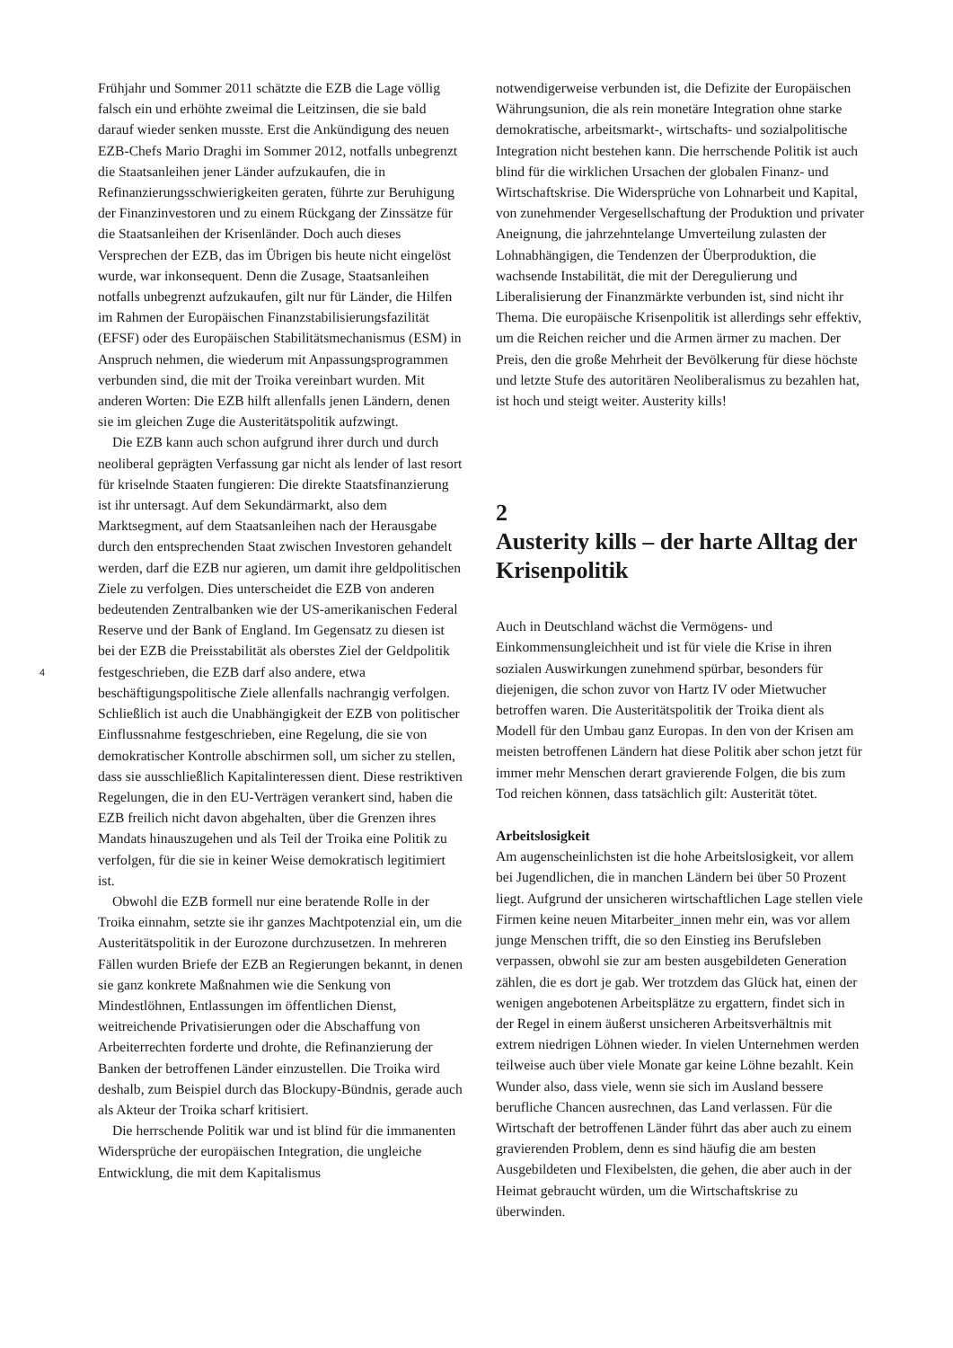Frühjahr und Sommer 2011 schätzte die EZB die Lage völlig falsch ein und erhöhte zweimal die Leitzinsen, die sie bald darauf wieder senken musste. Erst die Ankündigung des neuen EZB-Chefs Mario Draghi im Sommer 2012, notfalls unbegrenzt die Staatsanleihen jener Länder aufzukaufen, die in Refinanzierungsschwierigkeiten geraten, führte zur Beruhigung der Finanzinvestoren und zu einem Rückgang der Zinssätze für die Staatsanleihen der Krisenländer. Doch auch dieses Versprechen der EZB, das im Übrigen bis heute nicht eingelöst wurde, war inkonsequent. Denn die Zusage, Staatsanleihen notfalls unbegrenzt aufzukaufen, gilt nur für Länder, die Hilfen im Rahmen der Europäischen Finanzstabilisierungsfazilität (EFSF) oder des Europäischen Stabilitätsmechanismus (ESM) in Anspruch nehmen, die wiederum mit Anpassungsprogrammen verbunden sind, die mit der Troika vereinbart wurden. Mit anderen Worten: Die EZB hilft allenfalls jenen Ländern, denen sie im gleichen Zuge die Austeritätspolitik aufzwingt.
Die EZB kann auch schon aufgrund ihrer durch und durch neoliberal geprägten Verfassung gar nicht als lender of last resort für kriselnde Staaten fungieren: Die direkte Staatsfinanzierung ist ihr untersagt. Auf dem Sekundärmarkt, also dem Marktsegment, auf dem Staatsanleihen nach der Herausgabe durch den entsprechenden Staat zwischen Investoren gehandelt werden, darf die EZB nur agieren, um damit ihre geldpolitischen Ziele zu verfolgen. Dies unterscheidet die EZB von anderen bedeutenden Zentralbanken wie der US-amerikanischen Federal Reserve und der Bank of England. Im Gegensatz zu diesen ist bei der EZB die Preisstabilität als oberstes Ziel der Geldpolitik festgeschrieben, die EZB darf also andere, etwa beschäftigungspolitische Ziele allenfalls nachrangig verfolgen. Schließlich ist auch die Unabhängigkeit der EZB von politischer Einflussnahme festgeschrieben, eine Regelung, die sie von demokratischer Kontrolle abschirmen soll, um sicher zu stellen, dass sie ausschließlich Kapitalinteressen dient. Diese restriktiven Regelungen, die in den EU-Verträgen verankert sind, haben die EZB freilich nicht davon abgehalten, über die Grenzen ihres Mandats hinauszugehen und als Teil der Troika eine Politik zu verfolgen, für die sie in keiner Weise demokratisch legitimiert ist.
Obwohl die EZB formell nur eine beratende Rolle in der Troika einnahm, setzte sie ihr ganzes Machtpotenzial ein, um die Austeritätspolitik in der Eurozone durchzusetzen. In mehreren Fällen wurden Briefe der EZB an Regierungen bekannt, in denen sie ganz konkrete Maßnahmen wie die Senkung von Mindestlöhnen, Entlassungen im öffentlichen Dienst, weitreichende Privatisierungen oder die Abschaffung von Arbeiterrechten forderte und drohte, die Refinanzierung der Banken der betroffenen Länder einzustellen. Die Troika wird deshalb, zum Beispiel durch das Blockupy-Bündnis, gerade auch als Akteur der Troika scharf kritisiert.
Die herrschende Politik war und ist blind für die immanenten Widersprüche der europäischen Integration, die ungleiche Entwicklung, die mit dem Kapitalismus
notwendigerweise verbunden ist, die Defizite der Europäischen Währungsunion, die als rein monetäre Integration ohne starke demokratische, arbeitsmarkt-, wirtschafts- und sozialpolitische Integration nicht bestehen kann. Die herrschende Politik ist auch blind für die wirklichen Ursachen der globalen Finanz- und Wirtschaftskrise. Die Widersprüche von Lohnarbeit und Kapital, von zunehmender Vergesellschaftung der Produktion und privater Aneignung, die jahrzehntelange Umverteilung zulasten der Lohnabhängigen, die Tendenzen der Überproduktion, die wachsende Instabilität, die mit der Deregulierung und Liberalisierung der Finanzmärkte verbunden ist, sind nicht ihr Thema. Die europäische Krisenpolitik ist allerdings sehr effektiv, um die Reichen reicher und die Armen ärmer zu machen. Der Preis, den die große Mehrheit der Bevölkerung für diese höchste und letzte Stufe des autoritären Neoliberalismus zu bezahlen hat, ist hoch und steigt weiter. Austerity kills!
2
Austerity kills – der harte Alltag der Krisenpolitik
Auch in Deutschland wächst die Vermögens- und Einkommensungleichheit und ist für viele die Krise in ihren sozialen Auswirkungen zunehmend spürbar, besonders für diejenigen, die schon zuvor von Hartz IV oder Mietwucher betroffen waren. Die Austeritätspolitik der Troika dient als Modell für den Umbau ganz Europas. In den von der Krisen am meisten betroffenen Ländern hat diese Politik aber schon jetzt für immer mehr Menschen derart gravierende Folgen, die bis zum Tod reichen können, dass tatsächlich gilt: Austerität tötet.
Arbeitslosigkeit
Am augenscheinlichsten ist die hohe Arbeitslosigkeit, vor allem bei Jugendlichen, die in manchen Ländern bei über 50 Prozent liegt. Aufgrund der unsicheren wirtschaftlichen Lage stellen viele Firmen keine neuen Mitarbeiter_innen mehr ein, was vor allem junge Menschen trifft, die so den Einstieg ins Berufsleben verpassen, obwohl sie zur am besten ausgebildeten Generation zählen, die es dort je gab. Wer trotzdem das Glück hat, einen der wenigen angebotenen Arbeitsplätze zu ergattern, findet sich in der Regel in einem äußerst unsicheren Arbeitsverhältnis mit extrem niedrigen Löhnen wieder. In vielen Unternehmen werden teilweise auch über viele Monate gar keine Löhne bezahlt. Kein Wunder also, dass viele, wenn sie sich im Ausland bessere berufliche Chancen ausrechnen, das Land verlassen. Für die Wirtschaft der betroffenen Länder führt das aber auch zu einem gravierenden Problem, denn es sind häufig die am besten Ausgebildeten und Flexibelsten, die gehen, die aber auch in der Heimat gebraucht würden, um die Wirtschaftskrise zu überwinden.
4